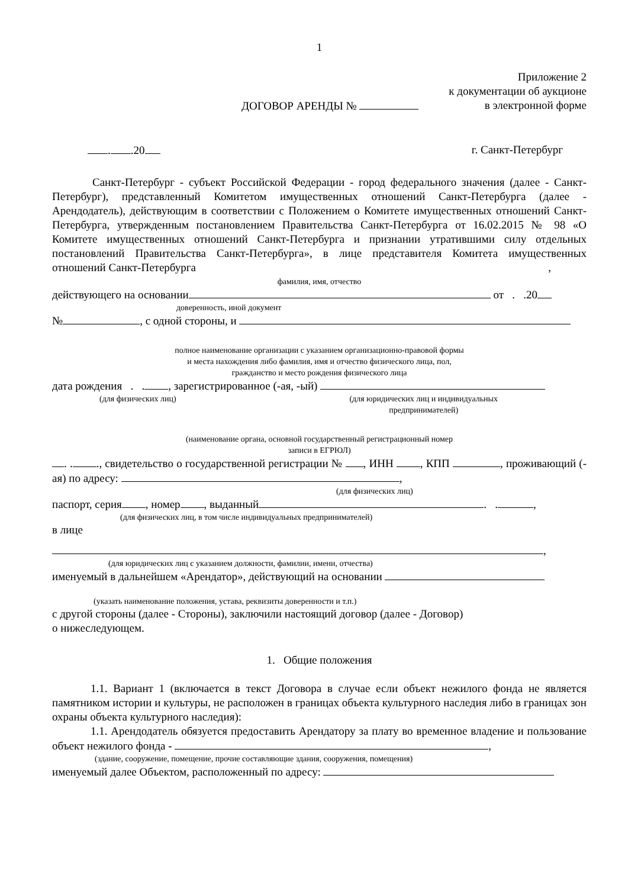1
Приложение 2
к документации об аукционе
ДОГОВОР АРЕНДЫ № в электронной форме
. .20 г. Санкт-Петербург
Санкт-Петербург - субъект Российской Федерации - город федерального значения (далее - Санкт-Петербург), представленный Комитетом имущественных отношений Санкт-Петербурга (далее - Арендодатель), действующим в соответствии с Положением о Комитете имущественных отношений Санкт-Петербурга, утвержденным постановлением Правительства Санкт-Петербурга от 16.02.2015 № 98 «О Комитете имущественных отношений Санкт-Петербурга и признании утратившими силу отдельных постановлений Правительства Санкт-Петербурга», в лице представителя Комитета имущественных отношений Санкт-Петербурга ,
фамилия, имя, отчество
действующего на основании от . .20
доверенность, иной документ
№ , с одной стороны, и
полное наименование организации с указанием организационно-правовой формы
и места нахождения либо фамилия, имя и отчество физического лица, пол,
гражданство и место рождения физического лица
дата рождения . . , зарегистрированное (-ая, -ый)
(для физических лиц) (для юридических лиц и индивидуальных
предпринимателей)
(наименование органа, основной государственный регистрационный номер
записи в ЕГРЮЛ)
. . ., свидетельство о государственной регистрации № , ИНН , КПП , проживающий (-ая) по адресу: ,
(для физических лиц)
паспорт, серия , номер , выданный . . ,
(для физических лиц, в том числе индивидуальных предпринимателей)
в лице
,
(для юридических лиц с указанием должности, фамилии, имени, отчества)
именуемый в дальнейшем «Арендатор», действующий на основании
(указать наименование положения, устава, реквизиты доверенности и т.п.)
с другой стороны (далее - Стороны), заключили настоящий договор (далее - Договор)
о нижеследующем.
1. Общие положения
1.1. Вариант 1 (включается в текст Договора в случае если объект нежилого фонда не является памятником истории и культуры, не расположен в границах объекта культурного наследия либо в границах зон охраны объекта культурного наследия):
1.1. Арендодатель обязуется предоставить Арендатору за плату во временное владение и пользование объект нежилого фонда - ,
(здание, сооружение, помещение, прочие составляющие здания, сооружения, помещения)
именуемый далее Объектом, расположенный по адресу: